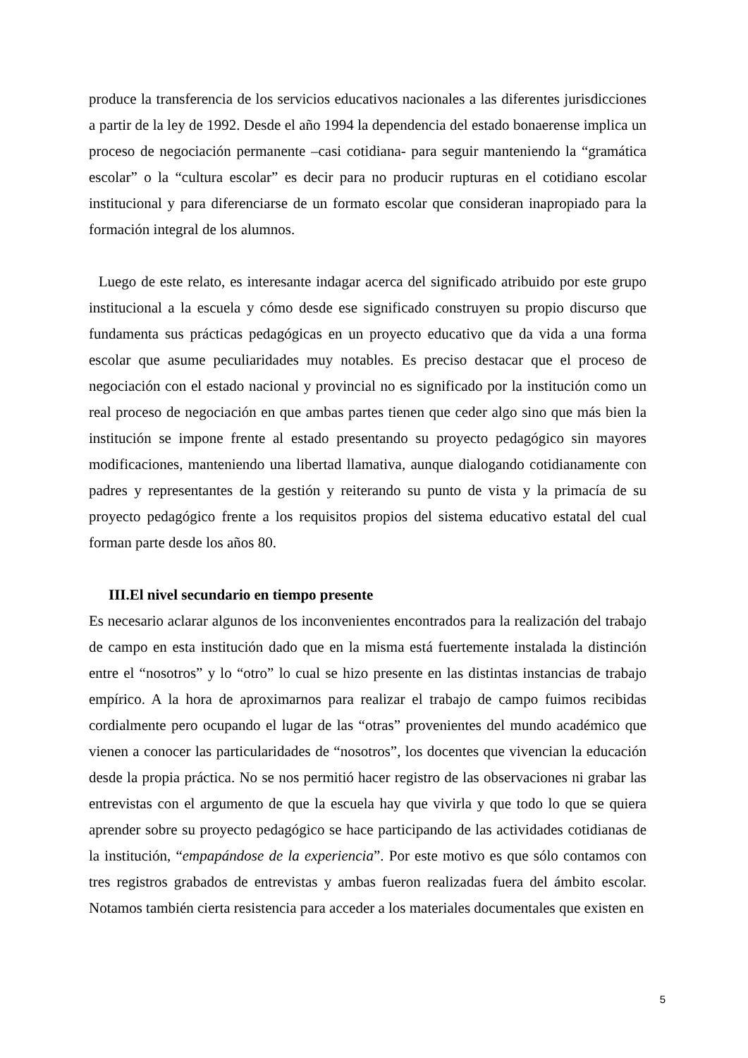produce la transferencia de los servicios educativos nacionales a las diferentes jurisdicciones a partir de la ley de 1992. Desde el año 1994 la dependencia del estado bonaerense implica un proceso de negociación permanente –casi cotidiana- para seguir manteniendo la “gramática escolar” o la “cultura escolar” es decir para no producir rupturas en el cotidiano escolar institucional y para diferenciarse de un formato escolar que consideran inapropiado para la formación integral de los alumnos.
Luego de este relato, es interesante indagar acerca del significado atribuido por este grupo institucional a la escuela y cómo desde ese significado construyen su propio discurso que fundamenta sus prácticas pedagógicas en un proyecto educativo que da vida a una forma escolar que asume peculiaridades muy notables. Es preciso destacar que el proceso de negociación con el estado nacional y provincial no es significado por la institución como un real proceso de negociación en que ambas partes tienen que ceder algo sino que más bien la institución se impone frente al estado presentando su proyecto pedagógico sin mayores modificaciones, manteniendo una libertad llamativa, aunque dialogando cotidianamente con padres y representantes de la gestión y reiterando su punto de vista y la primacía de su proyecto pedagógico frente a los requisitos propios del sistema educativo estatal del cual forman parte desde los años 80.
III.El nivel secundario en tiempo presente
Es necesario aclarar algunos de los inconvenientes encontrados para la realización del trabajo de campo en esta institución dado que en la misma está fuertemente instalada la distinción entre el “nosotros” y lo “otro” lo cual se hizo presente en las distintas instancias de trabajo empírico. A la hora de aproximarnos para realizar el trabajo de campo fuimos recibidas cordialmente pero ocupando el lugar de las “otras” provenientes del mundo académico que vienen a conocer las particularidades de “nosotros”, los docentes que vivencian la educación desde la propia práctica. No se nos permitió hacer registro de las observaciones ni grabar las entrevistas con el argumento de que la escuela hay que vivirla y que todo lo que se quiera aprender sobre su proyecto pedagógico se hace participando de las actividades cotidianas de la institución, “empapándose de la experiencia”. Por este motivo es que sólo contamos con tres registros grabados de entrevistas y ambas fueron realizadas fuera del ámbito escolar. Notamos también cierta resistencia para acceder a los materiales documentales que existen en
5